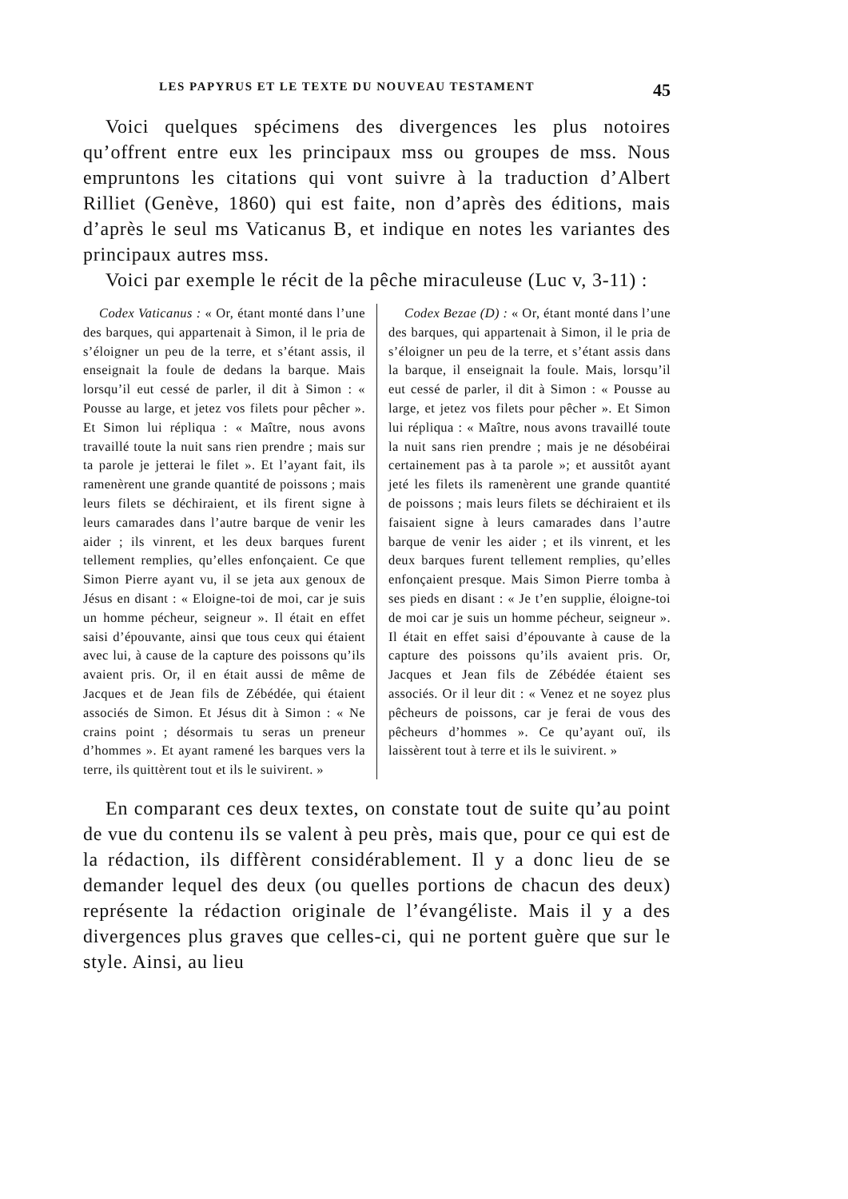LES PAPYRUS ET LE TEXTE DU NOUVEAU TESTAMENT 45
Voici quelques spécimens des divergences les plus notoires qu’offrent entre eux les principaux mss ou groupes de mss. Nous empruntons les citations qui vont suivre à la traduction d’Albert Rilliet (Genève, 1860) qui est faite, non d’après des éditions, mais d’après le seul ms Vaticanus B, et indique en notes les variantes des principaux autres mss.
Voici par exemple le récit de la pêche miraculeuse (Luc v, 3-11) :
Codex Vaticanus : « Or, étant monté dans l’une des barques, qui appartenait à Simon, il le pria de s’éloigner un peu de la terre, et s’étant assis, il enseignait la foule de dedans la barque. Mais lorsqu’il eut cessé de parler, il dit à Simon : « Pousse au large, et jetez vos filets pour pêcher ». Et Simon lui répliqua : « Maître, nous avons travaillé toute la nuit sans rien prendre ; mais sur ta parole je jetterai le filet ». Et l’ayant fait, ils ramenèrent une grande quantité de poissons ; mais leurs filets se déchiraient, et ils firent signe à leurs camarades dans l’autre barque de venir les aider ; ils vinrent, et les deux barques furent tellement remplies, qu’elles enfonçaient. Ce que Simon Pierre ayant vu, il se jeta aux genoux de Jésus en disant : « Eloigne-toi de moi, car je suis un homme pécheur, seigneur ». Il était en effet saisi d’épouvante, ainsi que tous ceux qui étaient avec lui, à cause de la capture des poissons qu’ils avaient pris. Or, il en était aussi de même de Jacques et de Jean fils de Zébédée, qui étaient associés de Simon. Et Jésus dit à Simon : « Ne crains point ; désormais tu seras un preneur d’hommes ». Et ayant ramené les barques vers la terre, ils quittèrent tout et ils le suivirent. »
Codex Bezae (D) : « Or, étant monté dans l’une des barques, qui appartenait à Simon, il le pria de s’éloigner un peu de la terre, et s’étant assis dans la barque, il enseignait la foule. Mais, lorsqu’il eut cessé de parler, il dit à Simon : « Pousse au large, et jetez vos filets pour pêcher ». Et Simon lui répliqua : « Maître, nous avons travaillé toute la nuit sans rien prendre ; mais je ne désobéirai certainement pas à ta parole »; et aussitôt ayant jeté les filets ils ramenèrent une grande quantité de poissons ; mais leurs filets se déchiraient et ils faisaient signe à leurs camarades dans l’autre barque de venir les aider ; et ils vinrent, et les deux barques furent tellement remplies, qu’elles enfonçaient presque. Mais Simon Pierre tomba à ses pieds en disant : « Je t’en supplie, éloigne-toi de moi car je suis un homme pécheur, seigneur ». Il était en effet saisi d’épouvante à cause de la capture des poissons qu’ils avaient pris. Or, Jacques et Jean fils de Zébédée étaient ses associés. Or il leur dit : « Venez et ne soyez plus pêcheurs de poissons, car je ferai de vous des pêcheurs d’hommes ». Ce qu’ayant ouï, ils laissèrent tout à terre et ils le suivirent. »
En comparant ces deux textes, on constate tout de suite qu’au point de vue du contenu ils se valent à peu près, mais que, pour ce qui est de la rédaction, ils diffèrent considérablement. Il y a donc lieu de se demander lequel des deux (ou quelles portions de chacun des deux) représente la rédaction originale de l’évangéliste. Mais il y a des divergences plus graves que celles-ci, qui ne portent guère que sur le style. Ainsi, au lieu